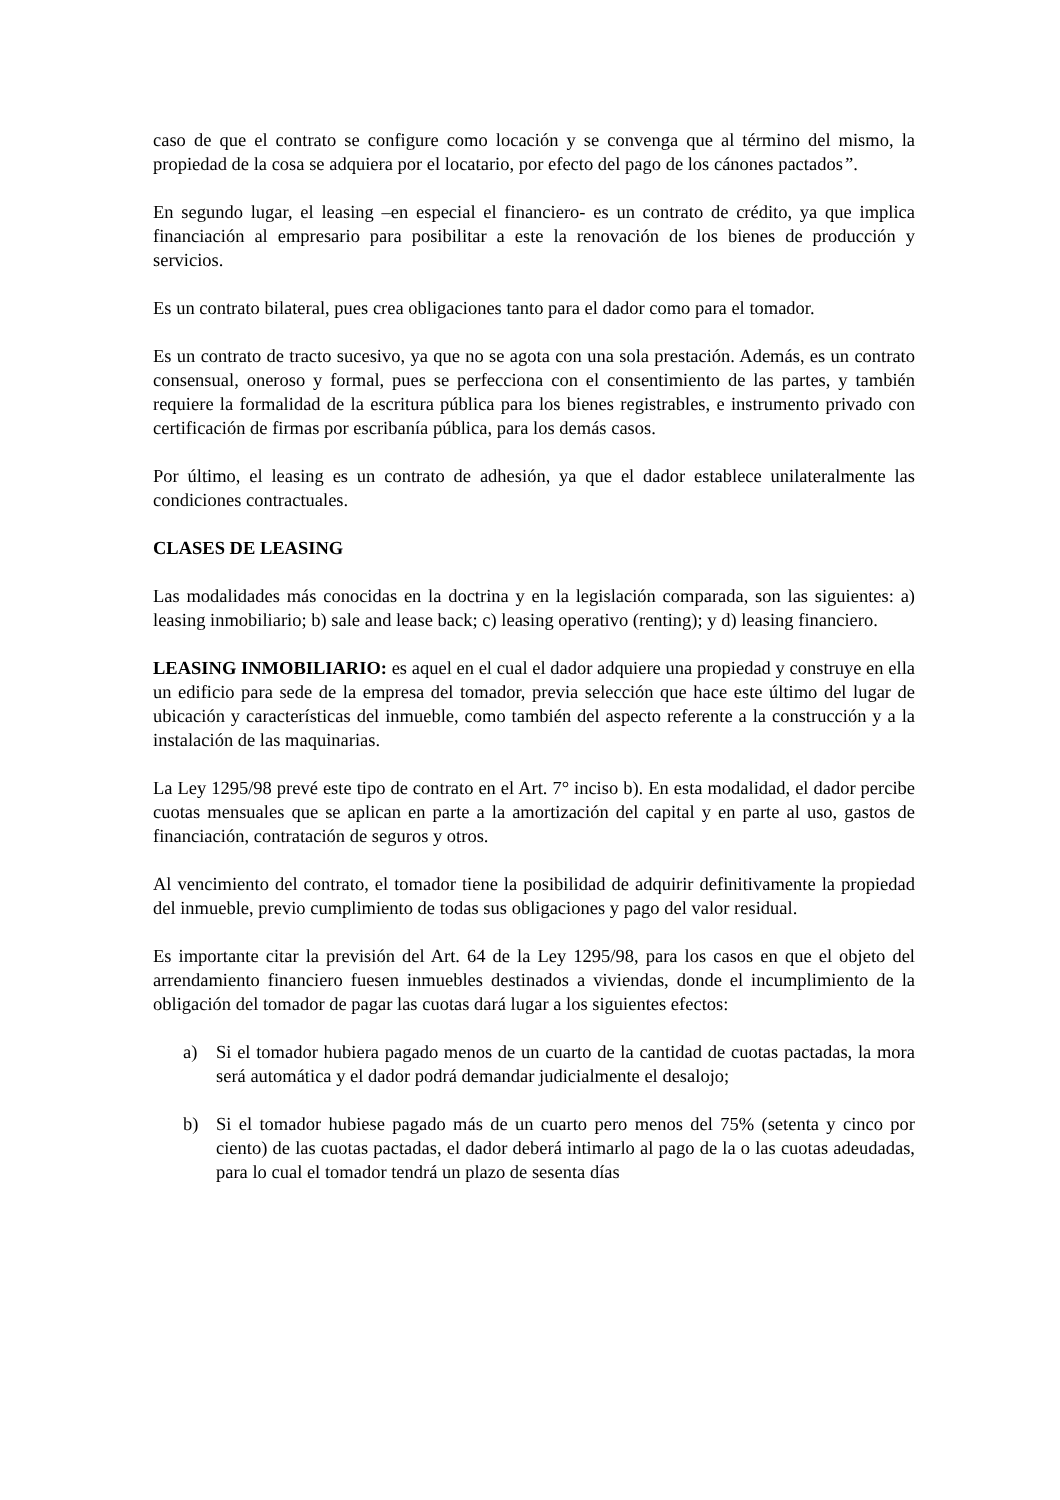caso de que el contrato se configure como locación y se convenga que al término del mismo, la propiedad de la cosa se adquiera por el locatario, por efecto del pago de los cánones pactados”.
En segundo lugar, el leasing –en especial el financiero- es un contrato de crédito, ya que implica financiación al empresario para posibilitar a este la renovación de los bienes de producción y servicios.
Es un contrato bilateral, pues crea obligaciones tanto para el dador como para el tomador.
Es un contrato de tracto sucesivo, ya que no se agota con una sola prestación. Además, es un contrato consensual, oneroso y formal, pues se perfecciona con el consentimiento de las partes, y también requiere la formalidad de la escritura pública para los bienes registrables, e instrumento privado con certificación de firmas por escribanía pública, para los demás casos.
Por último, el leasing es un contrato de adhesión, ya que el dador establece unilateralmente las condiciones contractuales.
CLASES DE LEASING
Las modalidades más conocidas en la doctrina y en la legislación comparada, son las siguientes: a) leasing inmobiliario; b) sale and lease back; c) leasing operativo (renting); y d) leasing financiero.
LEASING INMOBILIARIO: es aquel en el cual el dador adquiere una propiedad y construye en ella un edificio para sede de la empresa del tomador, previa selección que hace este último del lugar de ubicación y características del inmueble, como también del aspecto referente a la construcción y a la instalación de las maquinarias.
La Ley 1295/98 prevé este tipo de contrato en el Art. 7° inciso b). En esta modalidad, el dador percibe cuotas mensuales que se aplican en parte a la amortización del capital y en parte al uso, gastos de financiación, contratación de seguros y otros.
Al vencimiento del contrato, el tomador tiene la posibilidad de adquirir definitivamente la propiedad del inmueble, previo cumplimiento de todas sus obligaciones y pago del valor residual.
Es importante citar la previsión del Art. 64 de la Ley 1295/98, para los casos en que el objeto del arrendamiento financiero fuesen inmuebles destinados a viviendas, donde el incumplimiento de la obligación del tomador de pagar las cuotas dará lugar a los siguientes efectos:
a) Si el tomador hubiera pagado menos de un cuarto de la cantidad de cuotas pactadas, la mora será automática y el dador podrá demandar judicialmente el desalojo;
b) Si el tomador hubiese pagado más de un cuarto pero menos del 75% (setenta y cinco por ciento) de las cuotas pactadas, el dador deberá intimarlo al pago de la o las cuotas adeudadas, para lo cual el tomador tendrá un plazo de sesenta días